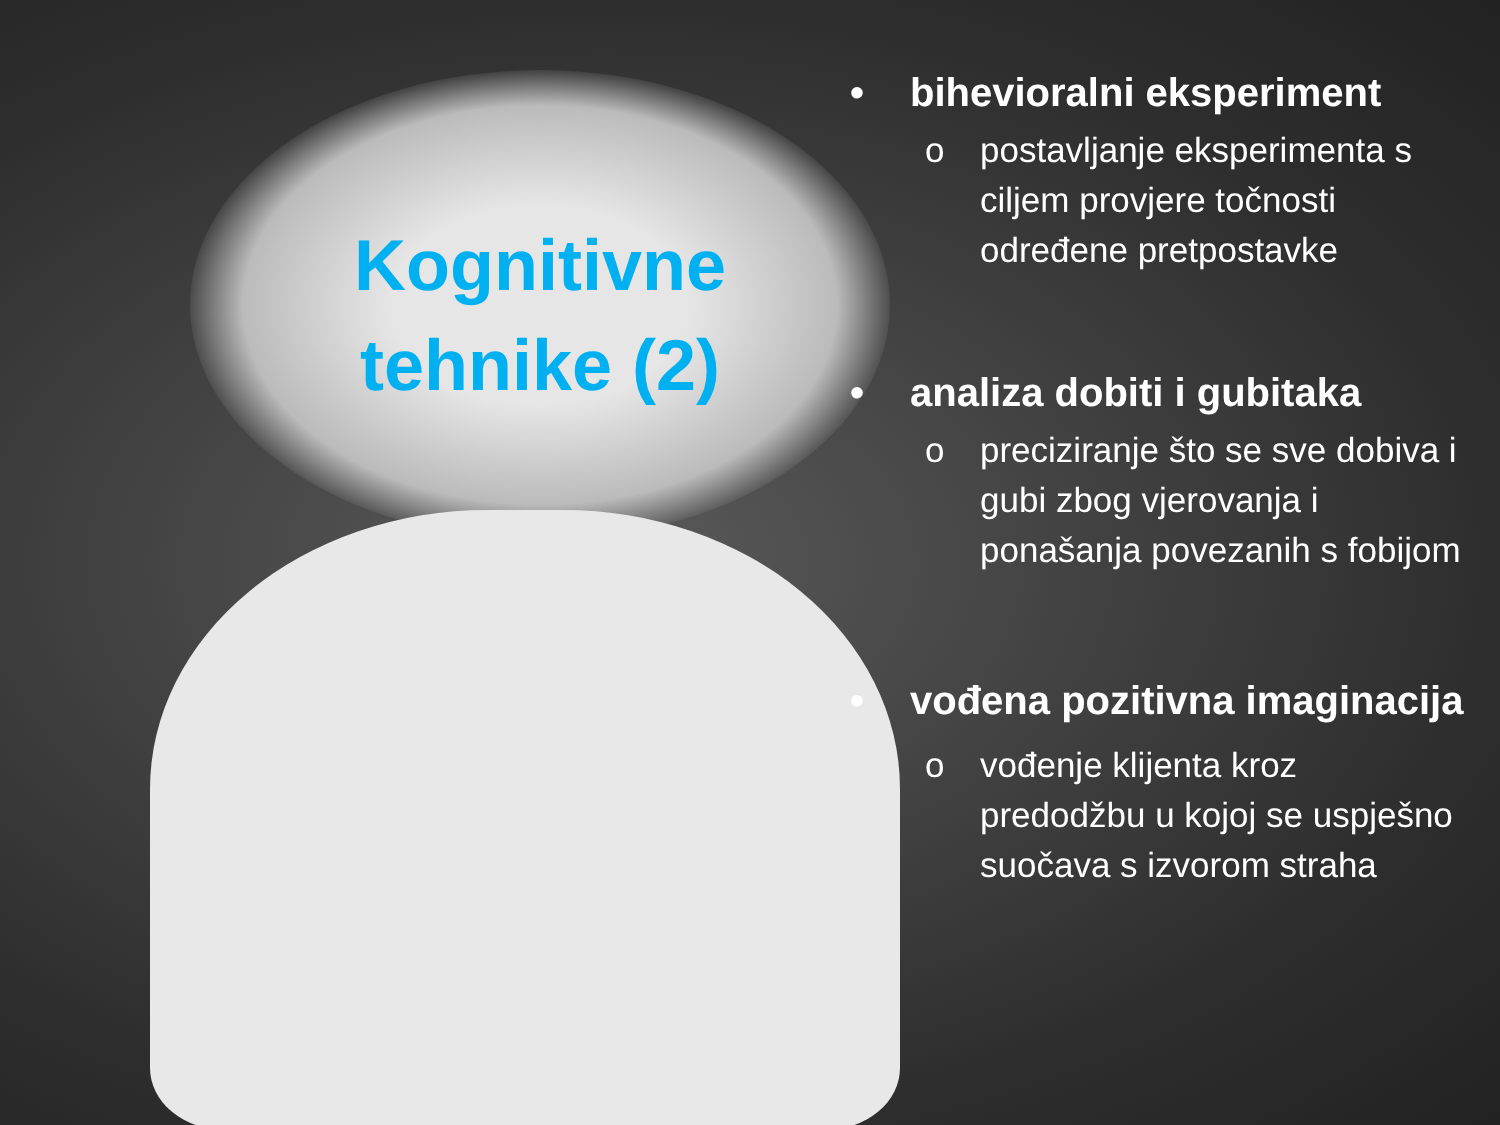Kognitivne tehnike (2)
• bihevioralni eksperiment
o postavljanje eksperimenta s ciljem provjere točnosti određene pretpostavke
• analiza dobiti i gubitaka
o preciziranje što se sve dobiva i gubi zbog vjerovanja i ponašanja povezanih s fobijom
• vođena pozitivna imaginacija
o vođenje klijenta kroz predodžbu u kojoj se uspješno suočava s izvorom straha